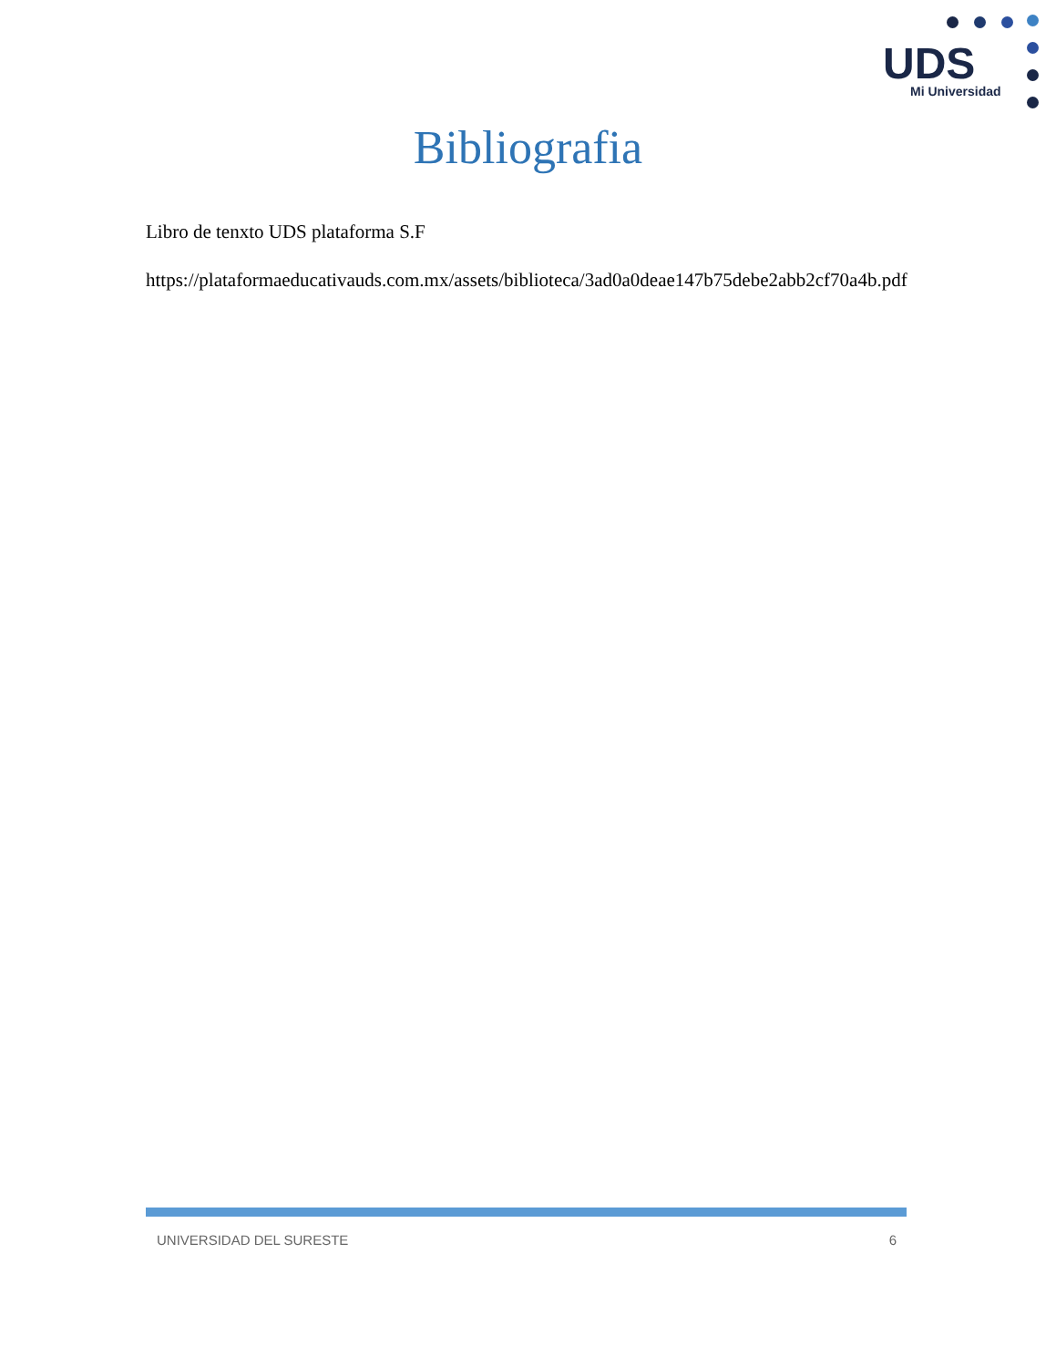UDS
Mi Universidad
Bibliografia
Libro de tenxto UDS plataforma S.F
https://plataformaeducativauds.com.mx/assets/biblioteca/3ad0a0deae147b75debe2abb2cf70a4b.pdf
UNIVERSIDAD DEL SURESTE 6